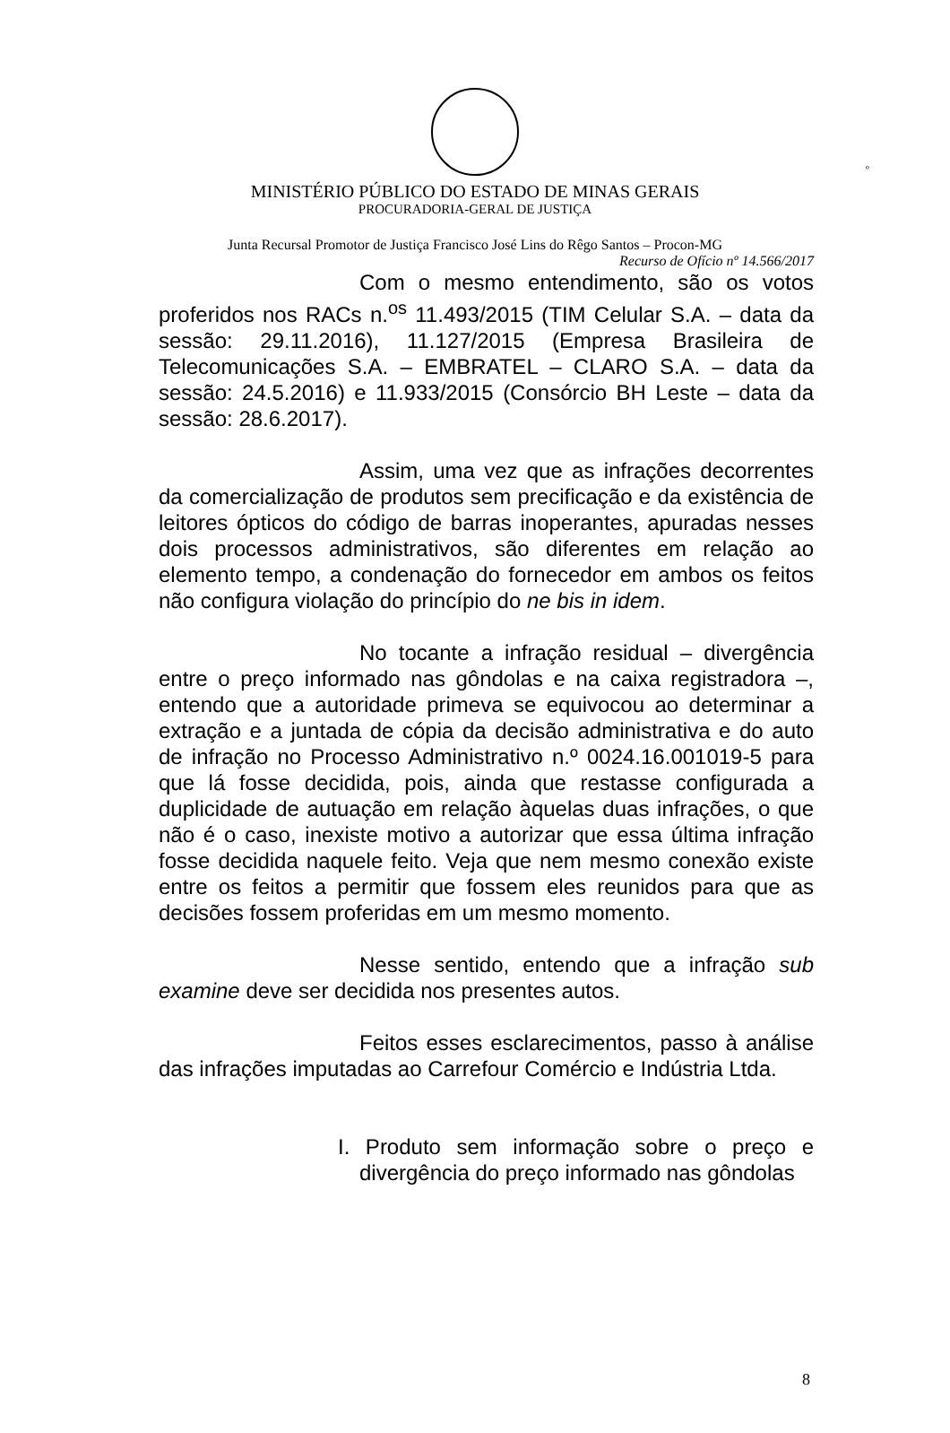º
MINISTÉRIO PÚBLICO DO ESTADO DE MINAS GERAIS
PROCURADORIA-GERAL DE JUSTIÇA
Junta Recursal Promotor de Justiça Francisco José Lins do Rêgo Santos – Procon-MG
Recurso de Ofício nº 14.566/2017
Com o mesmo entendimento, são os votos proferidos nos RACs n.<sup>os</sup> 11.493/2015 (TIM Celular S.A. – data da sessão: 29.11.2016), 11.127/2015 (Empresa Brasileira de Telecomunicações S.A. – EMBRATEL – CLARO S.A. – data da sessão: 24.5.2016) e 11.933/2015 (Consórcio BH Leste – data da sessão: 28.6.2017).
Assim, uma vez que as infrações decorrentes da comercialização de produtos sem precificação e da existência de leitores ópticos do código de barras inoperantes, apuradas nesses dois processos administrativos, são diferentes em relação ao elemento tempo, a condenação do fornecedor em ambos os feitos não configura violação do princípio do ne bis in idem.
No tocante a infração residual – divergência entre o preço informado nas gôndolas e na caixa registradora –, entendo que a autoridade primeva se equivocou ao determinar a extração e a juntada de cópia da decisão administrativa e do auto de infração no Processo Administrativo n.º 0024.16.001019-5 para que lá fosse decidida, pois, ainda que restasse configurada a duplicidade de autuação em relação àquelas duas infrações, o que não é o caso, inexiste motivo a autorizar que essa última infração fosse decidida naquele feito. Veja que nem mesmo conexão existe entre os feitos a permitir que fossem eles reunidos para que as decisões fossem proferidas em um mesmo momento.
Nesse sentido, entendo que a infração sub examine deve ser decidida nos presentes autos.
Feitos esses esclarecimentos, passo à análise das infrações imputadas ao Carrefour Comércio e Indústria Ltda.
I. Produto sem informação sobre o preço e divergência do preço informado nas gôndolas
8